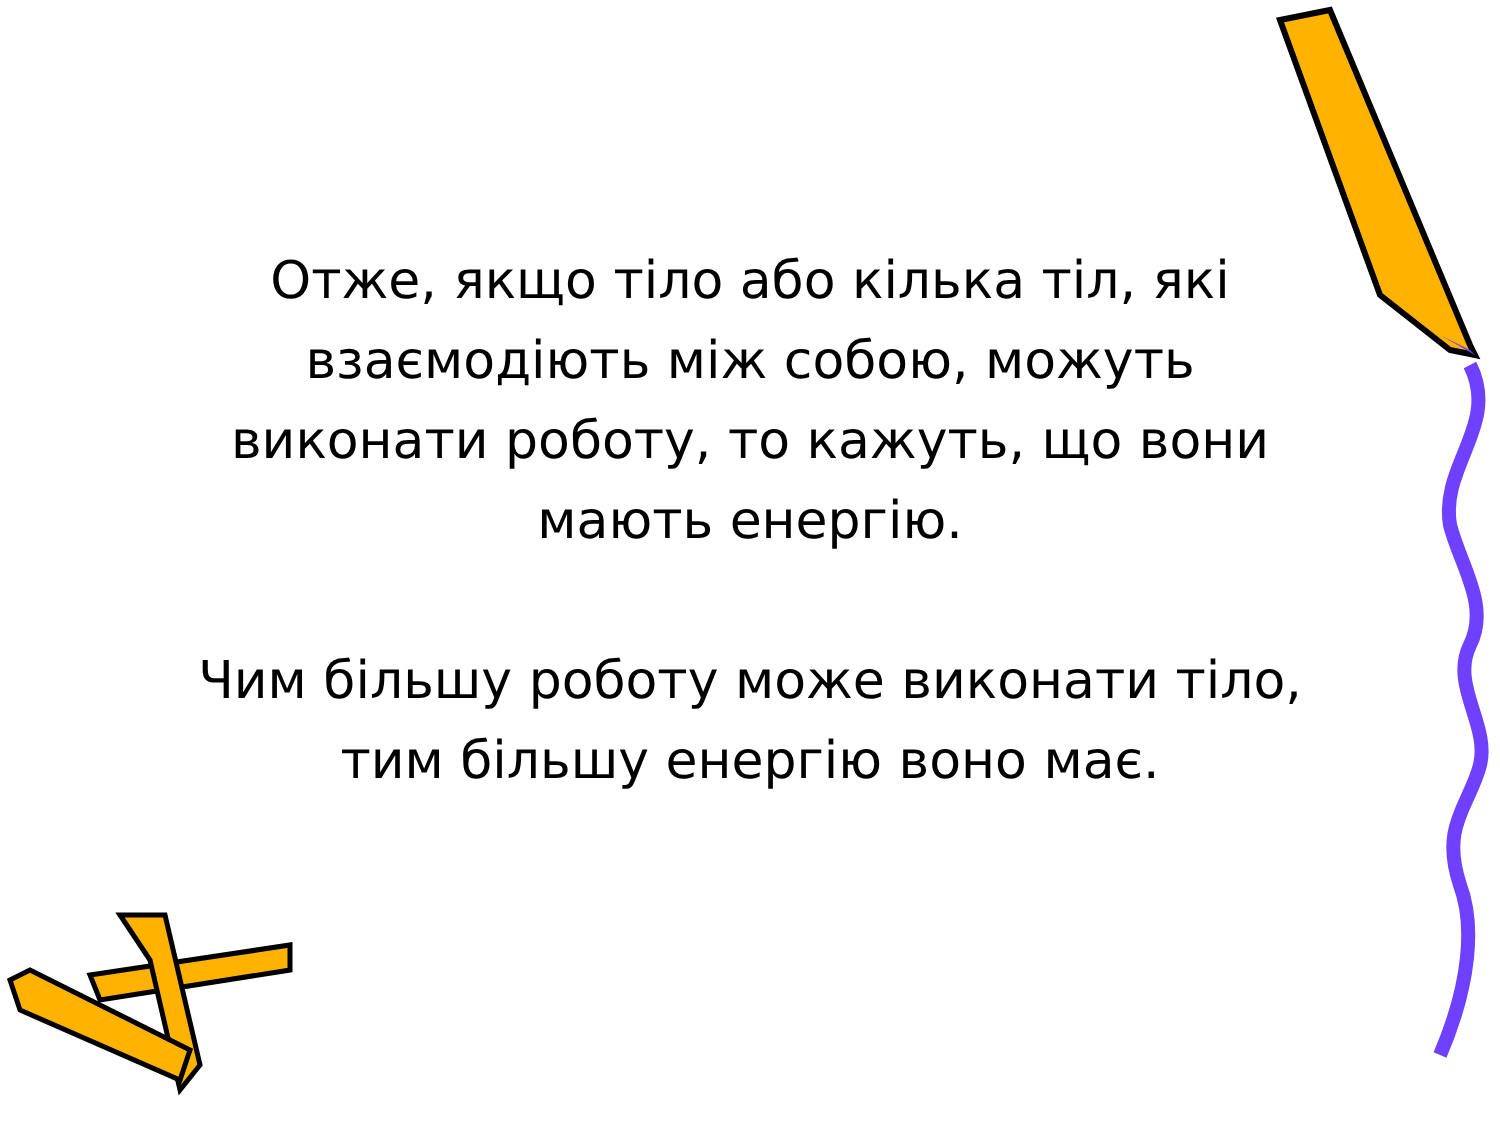Отже, якщо тіло або кілька тіл, які
взаємодіють між собою, можуть
виконати роботу, то кажуть, що вони
мають енергію.
Чим більшу роботу може виконати тіло,
тим більшу енергію воно має.